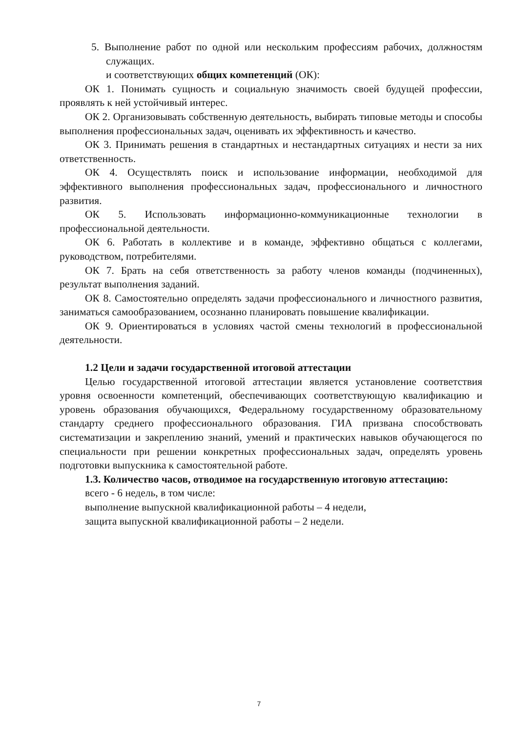5. Выполнение работ по одной или нескольким профессиям рабочих, должностям служащих.
и соответствующих общих компетенций (ОК):
ОК 1. Понимать сущность и социальную значимость своей будущей профессии, проявлять к ней устойчивый интерес.
ОК 2. Организовывать собственную деятельность, выбирать типовые методы и способы выполнения профессиональных задач, оценивать их эффективность и качество.
ОК 3. Принимать решения в стандартных и нестандартных ситуациях и нести за них ответственность.
ОК 4. Осуществлять поиск и использование информации, необходимой для эффективного выполнения профессиональных задач, профессионального и личностного развития.
ОК 5. Использовать информационно-коммуникационные технологии в профессиональной деятельности.
ОК 6. Работать в коллективе и в команде, эффективно общаться с коллегами, руководством, потребителями.
ОК 7. Брать на себя ответственность за работу членов команды (подчиненных), результат выполнения заданий.
ОК 8. Самостоятельно определять задачи профессионального и личностного развития, заниматься самообразованием, осознанно планировать повышение квалификации.
ОК 9. Ориентироваться в условиях частой смены технологий в профессиональной деятельности.
1.2 Цели и задачи государственной итоговой аттестации
Целью государственной итоговой аттестации является установление соответствия уровня освоенности компетенций, обеспечивающих соответствующую квалификацию и уровень образования обучающихся, Федеральному государственному образовательному стандарту среднего профессионального образования. ГИА призвана способствовать систематизации и закреплению знаний, умений и практических навыков обучающегося по специальности при решении конкретных профессиональных задач, определять уровень подготовки выпускника к самостоятельной работе.
1.3. Количество часов, отводимое на государственную итоговую аттестацию:
всего - 6 недель, в том числе:
выполнение выпускной квалификационной работы – 4 недели,
защита выпускной квалификационной работы – 2 недели.
7